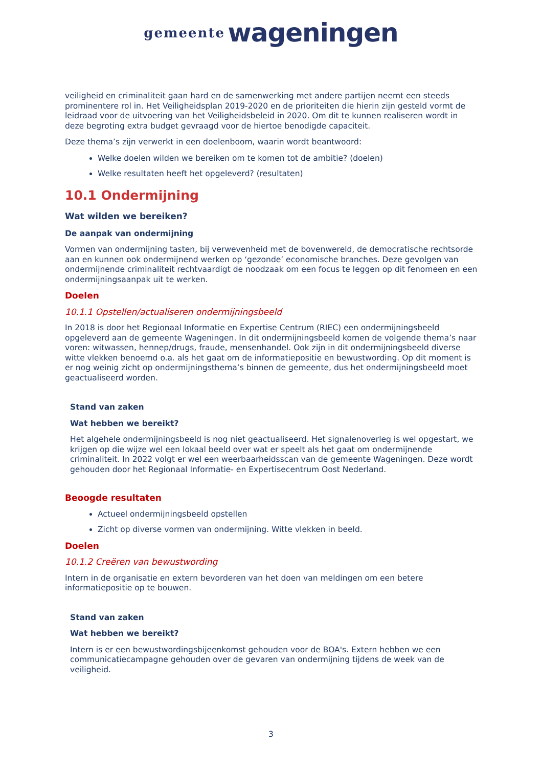gemeente wageningen
veiligheid en criminaliteit gaan hard en de samenwerking met andere partijen neemt een steeds prominentere rol in. Het Veiligheidsplan 2019-2020 en de prioriteiten die hierin zijn gesteld vormt de leidraad voor de uitvoering van het Veiligheidsbeleid in 2020. Om dit te kunnen realiseren wordt in deze begroting extra budget gevraagd voor de hiertoe benodigde capaciteit.
Deze thema’s zijn verwerkt in een doelenboom, waarin wordt beantwoord:
Welke doelen wilden we bereiken om te komen tot de ambitie? (doelen)
Welke resultaten heeft het opgeleverd? (resultaten)
10.1 Ondermijning
Wat wilden we bereiken?
De aanpak van ondermijning
Vormen van ondermijning tasten, bij verwevenheid met de bovenwereld, de democratische rechtsorde aan en kunnen ook ondermijnend werken op ‘gezonde’ economische branches. Deze gevolgen van ondermijnende criminaliteit rechtvaardigt de noodzaak om een focus te leggen op dit fenomeen en een ondermijningsaanpak uit te werken.
Doelen
10.1.1 Opstellen/actualiseren ondermijningsbeeld
In 2018 is door het Regionaal Informatie en Expertise Centrum (RIEC) een ondermijningsbeeld opgeleverd aan de gemeente Wageningen. In dit ondermijningsbeeld komen de volgende thema’s naar voren: witwassen, hennep/drugs, fraude, mensenhandel. Ook zijn in dit ondermijningsbeeld diverse witte vlekken benoemd o.a. als het gaat om de informatiepositie en bewustwording. Op dit moment is er nog weinig zicht op ondermijningsthema’s binnen de gemeente, dus het ondermijningsbeeld moet geactualiseerd worden.
Stand van zaken
Wat hebben we bereikt?
Het algehele ondermijningsbeeld is nog niet geactualiseerd. Het signalenoverleg is wel opgestart, we krijgen op die wijze wel een lokaal beeld over wat er speelt als het gaat om ondermijnende criminaliteit. In 2022 volgt er wel een weerbaarheidsscan van de gemeente Wageningen. Deze wordt gehouden door het Regionaal Informatie- en Expertisecentrum Oost Nederland.
Beoogde resultaten
Actueel ondermijningsbeeld opstellen
Zicht op diverse vormen van ondermijning. Witte vlekken in beeld.
Doelen
10.1.2 Creëren van bewustwording
Intern in de organisatie en extern bevorderen van het doen van meldingen om een betere informatiepositie op te bouwen.
Stand van zaken
Wat hebben we bereikt?
Intern is er een bewustwordingsbijeenkomst gehouden voor de BOA's. Extern hebben we een communicatiecampagne gehouden over de gevaren van ondermijning tijdens de week van de veiligheid.
3